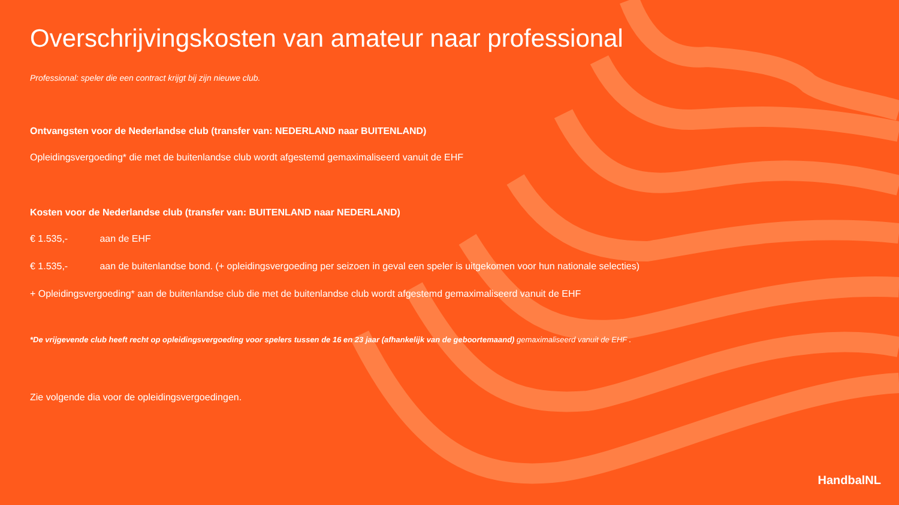Overschrijvingskosten van amateur naar professional
Professional: speler die een contract krijgt bij zijn nieuwe club.
Ontvangsten voor de Nederlandse club (transfer van: NEDERLAND naar BUITENLAND)
Opleidingsvergoeding* die met de buitenlandse club wordt afgestemd gemaximaliseerd vanuit de EHF
Kosten voor de Nederlandse club (transfer van: BUITENLAND naar NEDERLAND)
€ 1.535,- aan de EHF
€ 1.535,- aan de buitenlandse bond. (+ opleidingsvergoeding per seizoen in geval een speler is uitgekomen voor hun nationale selecties)
+ Opleidingsvergoeding* aan de buitenlandse club die met de buitenlandse club wordt afgestemd gemaximaliseerd vanuit de EHF
*De vrijgevende club heeft recht op opleidingsvergoeding voor spelers tussen de 16 en 23 jaar (afhankelijk van de geboortemaand) gemaximaliseerd vanuit de EHF .
Zie volgende dia voor de opleidingsvergoedingen.
HandbalNL